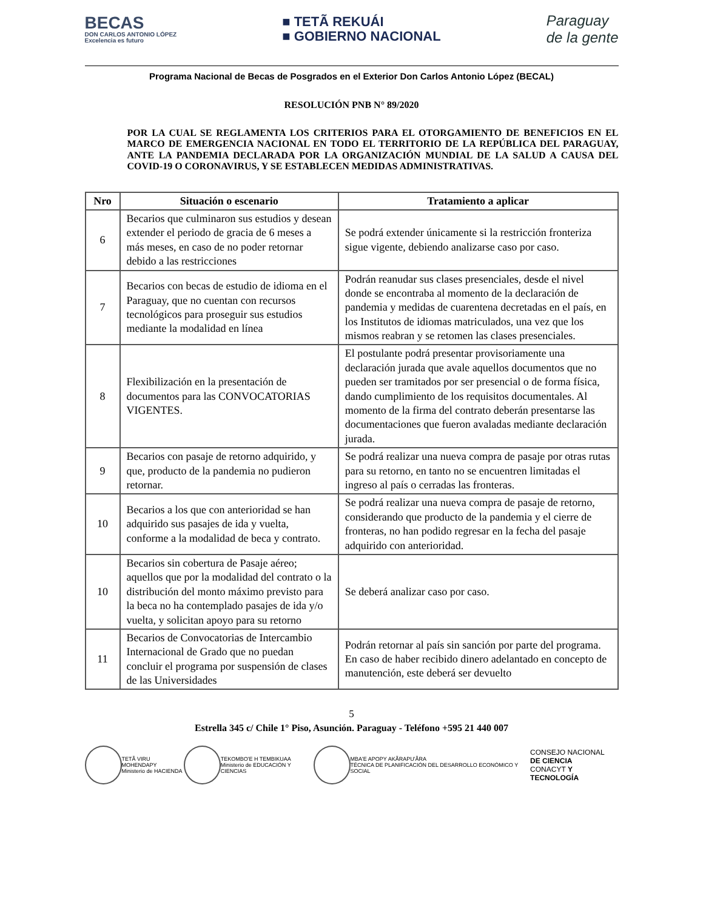BECAS
DON CARLOS ANTONIO LÓPEZ
Excelencia es futuro
■ TETÃ REKUÁI
■ GOBIERNO NACIONAL
Paraguay
de la gente
Programa Nacional de Becas de Posgrados en el Exterior Don Carlos Antonio López (BECAL)
RESOLUCIÓN PNB N° 89/2020
POR LA CUAL SE REGLAMENTA LOS CRITERIOS PARA EL OTORGAMIENTO DE BENEFICIOS EN EL MARCO DE EMERGENCIA NACIONAL EN TODO EL TERRITORIO DE LA REPÚBLICA DEL PARAGUAY, ANTE LA PANDEMIA DECLARADA POR LA ORGANIZACIÓN MUNDIAL DE LA SALUD A CAUSA DEL COVID-19 O CORONAVIRUS, Y SE ESTABLECEN MEDIDAS ADMINISTRATIVAS.
| Nro | Situación o escenario | Tratamiento a aplicar |
| --- | --- | --- |
| 6 | Becarios que culminaron sus estudios y desean extender el periodo de gracia de 6 meses a más meses, en caso de no poder retornar debido a las restricciones | Se podrá extender únicamente si la restricción fronteriza sigue vigente, debiendo analizarse caso por caso. |
| 7 | Becarios con becas de estudio de idioma en el Paraguay, que no cuentan con recursos tecnológicos para proseguir sus estudios mediante la modalidad en línea | Podrán reanudar sus clases presenciales, desde el nivel donde se encontraba al momento de la declaración de pandemia y medidas de cuarentena decretadas en el país, en los Institutos de idiomas matriculados, una vez que los mismos reabran y se retomen las clases presenciales. |
| 8 | Flexibilización en la presentación de documentos para las CONVOCATORIAS VIGENTES. | El postulante podrá presentar provisoriamente una declaración jurada que avale aquellos documentos que no pueden ser tramitados por ser presencial o de forma física, dando cumplimiento de los requisitos documentales. Al momento de la firma del contrato deberán presentarse las documentaciones que fueron avaladas mediante declaración jurada. |
| 9 | Becarios con pasaje de retorno adquirido, y que, producto de la pandemia no pudieron retornar. | Se podrá realizar una nueva compra de pasaje por otras rutas para su retorno, en tanto no se encuentren limitadas el ingreso al país o cerradas las fronteras. |
| 10 | Becarios a los que con anterioridad se han adquirido sus pasajes de ida y vuelta, conforme a la modalidad de beca y contrato. | Se podrá realizar una nueva compra de pasaje de retorno, considerando que producto de la pandemia y el cierre de fronteras, no han podido regresar en la fecha del pasaje adquirido con anterioridad. |
| 10 | Becarios sin cobertura de Pasaje aéreo; aquellos que por la modalidad del contrato o la distribución del monto máximo previsto para la beca no ha contemplado pasajes de ida y/o vuelta, y solicitan apoyo para su retorno | Se deberá analizar caso por caso. |
| 11 | Becarios de Convocatorias de Intercambio Internacional de Grado que no puedan concluir el programa por suspensión de clases de las Universidades | Podrán retornar al país sin sanción por parte del programa. En caso de haber recibido dinero adelantado en concepto de manutención, este deberá ser devuelto |
5
Estrella 345 c/ Chile 1° Piso, Asunción. Paraguay - Teléfono +595 21 440 007
TETÃ VIRU MOHENDAPY
Ministerio de HACIENDA
TEKOMBO'E H TEMBIKUAA
Ministerio de EDUCACIÓN Y CIENCIAS
MBA'E APOPY AKÃRAPU'ÃRA
TÉCNICA DE PLANIFICACIÓN DEL DESARROLLO ECONÓMICO Y SOCIAL
CONSEJO NACIONAL
DE CIENCIA
CONACYT Y TECNOLOGÍA